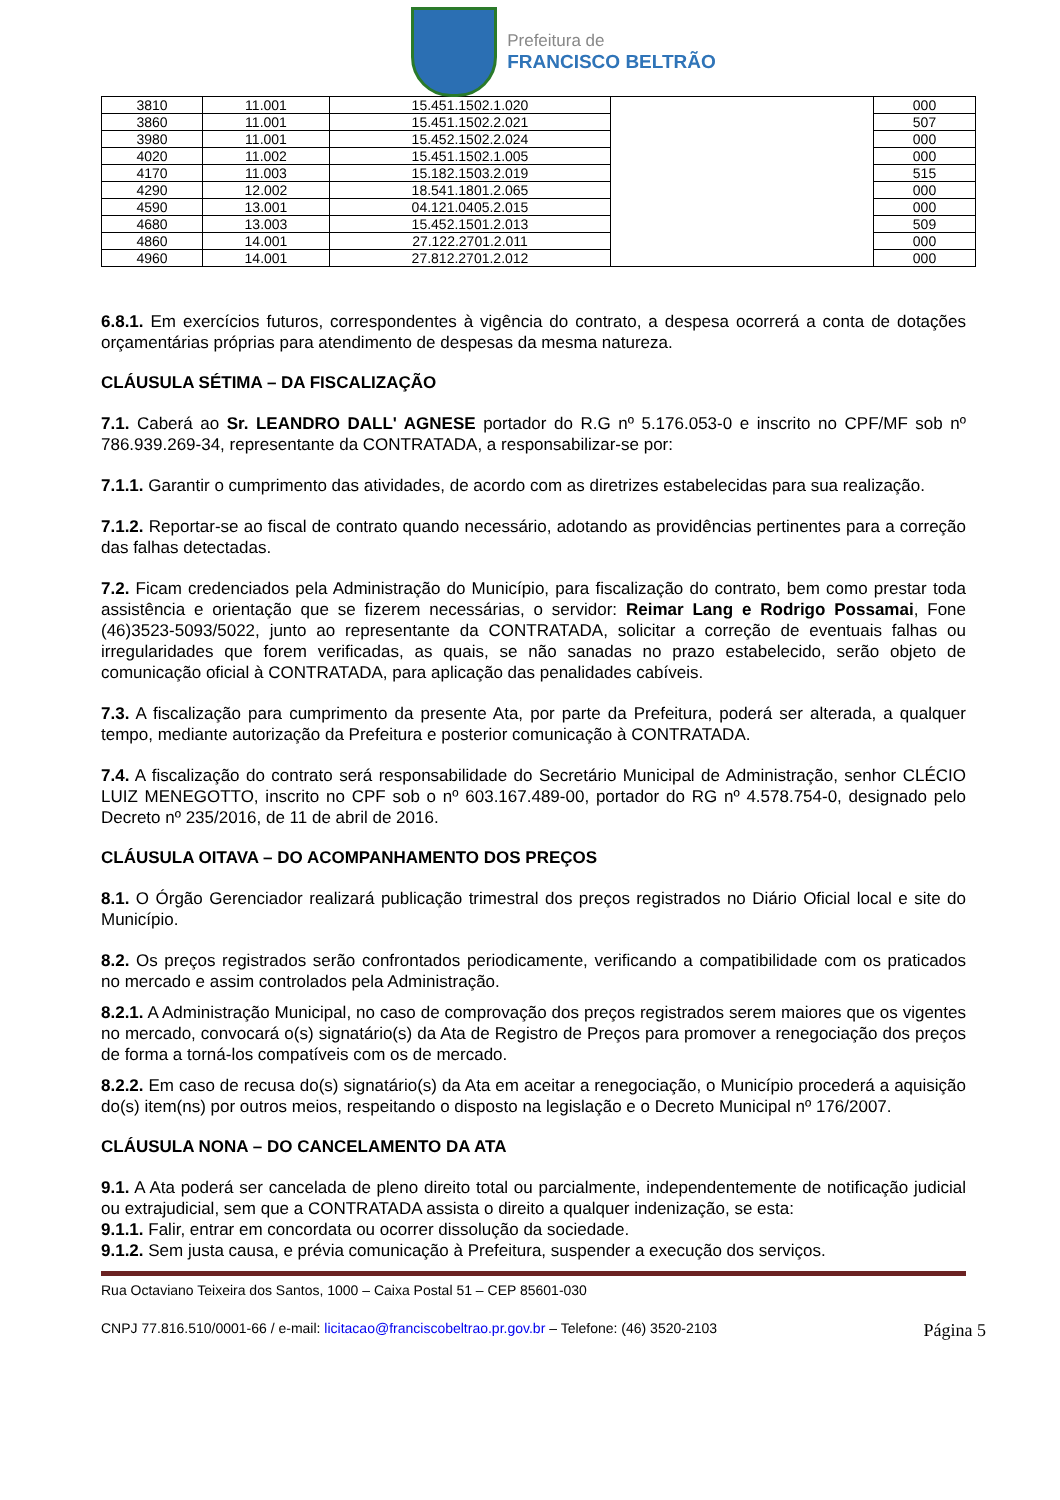Prefeitura de
FRANCISCO BELTRÃO
| 3810 | 11.001 | 15.451.1502.1.020 | | 000 |
| 3860 | 11.001 | 15.451.1502.2.021 | | 507 |
| 3980 | 11.001 | 15.452.1502.2.024 | | 000 |
| 4020 | 11.002 | 15.451.1502.1.005 | | 000 |
| 4170 | 11.003 | 15.182.1503.2.019 | | 515 |
| 4290 | 12.002 | 18.541.1801.2.065 | | 000 |
| 4590 | 13.001 | 04.121.0405.2.015 | | 000 |
| 4680 | 13.003 | 15.452.1501.2.013 | | 509 |
| 4860 | 14.001 | 27.122.2701.2.011 | | 000 |
| 4960 | 14.001 | 27.812.2701.2.012 | | 000 |
6.8.1. Em exercícios futuros, correspondentes à vigência do contrato, a despesa ocorrerá a conta de dotações orçamentárias próprias para atendimento de despesas da mesma natureza.
CLÁUSULA SÉTIMA – DA FISCALIZAÇÃO
7.1. Caberá ao Sr. LEANDRO DALL' AGNESE portador do R.G nº 5.176.053-0 e inscrito no CPF/MF sob nº 786.939.269-34, representante da CONTRATADA, a responsabilizar-se por:
7.1.1. Garantir o cumprimento das atividades, de acordo com as diretrizes estabelecidas para sua realização.
7.1.2. Reportar-se ao fiscal de contrato quando necessário, adotando as providências pertinentes para a correção das falhas detectadas.
7.2. Ficam credenciados pela Administração do Município, para fiscalização do contrato, bem como prestar toda assistência e orientação que se fizerem necessárias, o servidor: Reimar Lang e Rodrigo Possamai, Fone (46)3523-5093/5022, junto ao representante da CONTRATADA, solicitar a correção de eventuais falhas ou irregularidades que forem verificadas, as quais, se não sanadas no prazo estabelecido, serão objeto de comunicação oficial à CONTRATADA, para aplicação das penalidades cabíveis.
7.3. A fiscalização para cumprimento da presente Ata, por parte da Prefeitura, poderá ser alterada, a qualquer tempo, mediante autorização da Prefeitura e posterior comunicação à CONTRATADA.
7.4. A fiscalização do contrato será responsabilidade do Secretário Municipal de Administração, senhor CLÉCIO LUIZ MENEGOTTO, inscrito no CPF sob o nº 603.167.489-00, portador do RG nº 4.578.754-0, designado pelo Decreto nº 235/2016, de 11 de abril de 2016.
CLÁUSULA OITAVA – DO ACOMPANHAMENTO DOS PREÇOS
8.1. O Órgão Gerenciador realizará publicação trimestral dos preços registrados no Diário Oficial local e site do Município.
8.2. Os preços registrados serão confrontados periodicamente, verificando a compatibilidade com os praticados no mercado e assim controlados pela Administração.
8.2.1. A Administração Municipal, no caso de comprovação dos preços registrados serem maiores que os vigentes no mercado, convocará o(s) signatário(s) da Ata de Registro de Preços para promover a renegociação dos preços de forma a torná-los compatíveis com os de mercado.
8.2.2. Em caso de recusa do(s) signatário(s) da Ata em aceitar a renegociação, o Município procederá a aquisição do(s) item(ns) por outros meios, respeitando o disposto na legislação e o Decreto Municipal nº 176/2007.
CLÁUSULA NONA – DO CANCELAMENTO DA ATA
9.1. A Ata poderá ser cancelada de pleno direito total ou parcialmente, independentemente de notificação judicial ou extrajudicial, sem que a CONTRATADA assista o direito a qualquer indenização, se esta:
9.1.1. Falir, entrar em concordata ou ocorrer dissolução da sociedade.
9.1.2. Sem justa causa, e prévia comunicação à Prefeitura, suspender a execução dos serviços.
Rua Octaviano Teixeira dos Santos, 1000 – Caixa Postal 51 – CEP 85601-030
CNPJ 77.816.510/0001-66 / e-mail: licitacao@franciscobeltrao.pr.gov.br – Telefone: (46) 3520-2103 Página 5